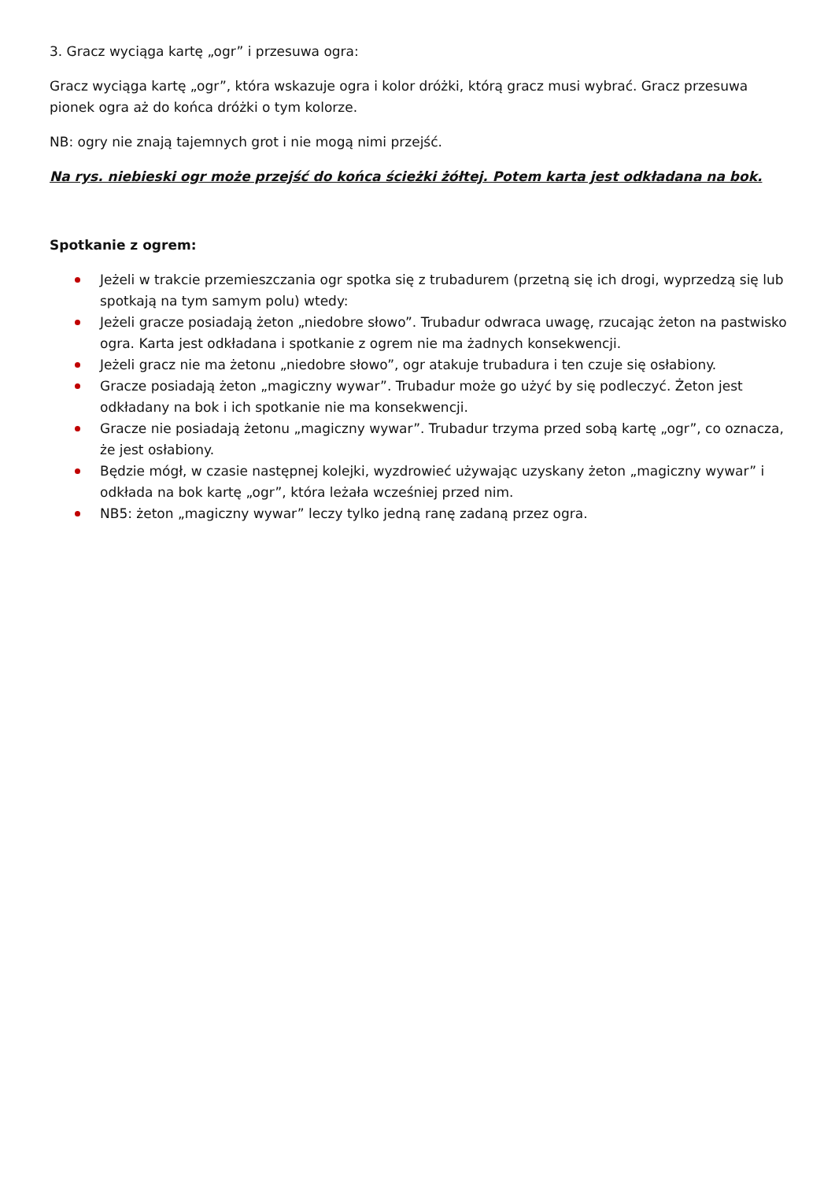3. Gracz wyciąga kartę „ogr” i przesuwa ogra:
Gracz wyciąga kartę „ogr”, która wskazuje ogra i kolor dróżki, którą gracz musi wybrać. Gracz przesuwa pionek ogra aż do końca dróżki o tym kolorze.
NB: ogry nie znają tajemnych grot i nie mogą nimi przejść.
Na rys. niebieski ogr może przejść do końca ścieżki żółtej. Potem karta jest odkładana na bok.
Spotkanie z ogrem:
Jeżeli w trakcie przemieszczania ogr spotka się z trubadurem (przetną się ich drogi, wyprzedzą się lub spotkają na tym samym polu) wtedy:
Jeżeli gracze posiadają żeton „niedobre słowo”. Trubadur odwraca uwagę, rzucając żeton na pastwisko ogra. Karta jest odkładana i spotkanie z ogrem nie ma żadnych konsekwencji.
Jeżeli gracz nie ma żetonu „niedobre słowo”, ogr atakuje trubadura i ten czuje się osłabiony.
Gracze posiadają żeton „magiczny wywar”. Trubadur może go użyć by się podleczyć. Żeton jest odkładany na bok i ich spotkanie nie ma konsekwencji.
Gracze nie posiadają żetonu „magiczny wywar”. Trubadur trzyma przed sobą kartę „ogr”, co oznacza, że jest osłabiony.
Będzie mógł, w czasie następnej kolejki, wyzdrowieć używając uzyskany żeton „magiczny wywar” i odkłada na bok kartę „ogr”, która leżała wcześniej przed nim.
NB5: żeton „magiczny wywar” leczy tylko jedną ranę zadaną przez ogra.